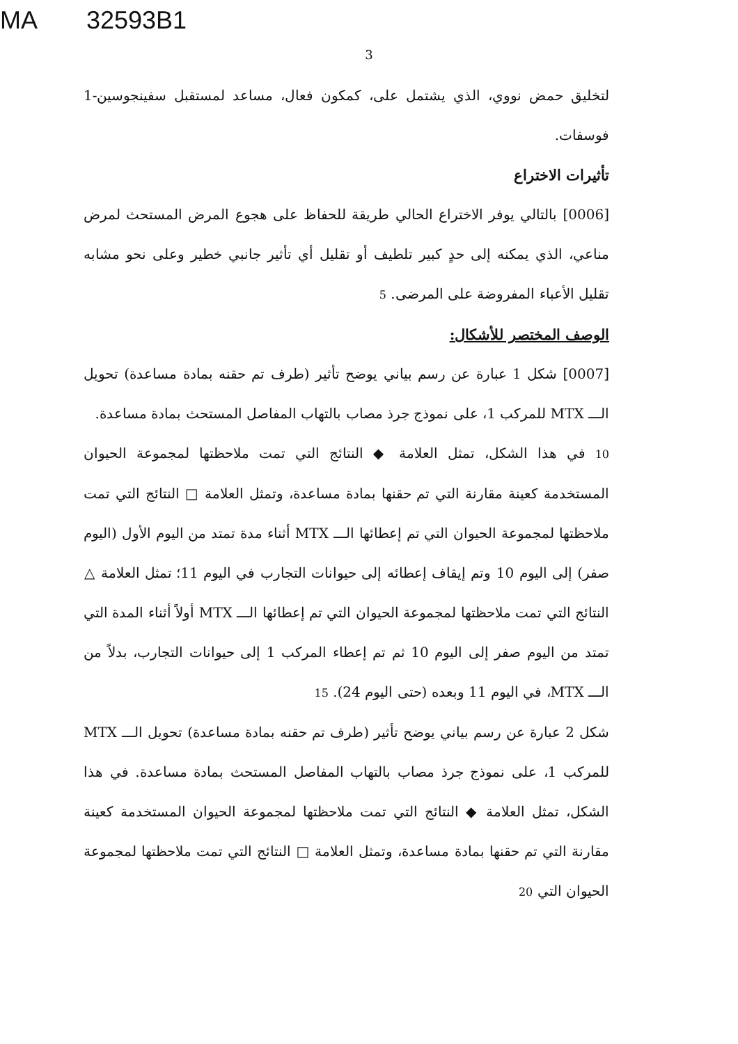MA 32593B1
3
لتخليق حمض نووي، الذي يشتمل على، كمكون فعال، مساعد لمستقبل سفينجوسين-1 فوسفات.
تأثيرات الاختراع
[0006] بالتالي يوفر الاختراع الحالي طريقة للحفاظ على هجوع المرض المستحث لمرض مناعي، الذي يمكنه إلى حدٍ كبير تلطيف أو تقليل أي تأثير جانبي خطير وعلى نحو مشابه تقليل الأعباء المفروضة على المرضى. 5
الوصف المختصر للأشكال:
[0007] شكل 1 عبارة عن رسم بياني يوضح تأثير (طرف تم حقنه بمادة مساعدة) تحويل الـــ MTX للمركب 1، على نموذج جرذ مصاب بالتهاب المفاصل المستحث بمادة مساعدة.
10 في هذا الشكل، تمثل العلامة ◆ النتائج التي تمت ملاحظتها لمجموعة الحيوان المستخدمة كعينة مقارنة التي تم حقنها بمادة مساعدة، وتمثل العلامة □ النتائج التي تمت ملاحظتها لمجموعة الحيوان التي تم إعطائها الـــ MTX أثناء مدة تمتد من اليوم الأول (اليوم صفر) إلى اليوم 10 وتم إيقاف إعطائه إلى حيوانات التجارب في اليوم 11؛ تمثل العلامة △ النتائج التي تمت ملاحظتها لمجموعة الحيوان التي تم إعطائها الـــ MTX أولاً أثناء المدة التي تمتد من اليوم صفر إلى اليوم 10 ثم تم إعطاء المركب 1 إلى حيوانات التجارب، بدلاً من الـــ MTX، في اليوم 11 وبعده (حتى اليوم 24). 15
شكل 2 عبارة عن رسم بياني يوضح تأثير (طرف تم حقنه بمادة مساعدة) تحويل الـــ MTX للمركب 1، على نموذج جرذ مصاب بالتهاب المفاصل المستحث بمادة مساعدة. في هذا الشكل، تمثل العلامة ◆ النتائج التي تمت ملاحظتها لمجموعة الحيوان المستخدمة كعينة مقارنة التي تم حقنها بمادة مساعدة، وتمثل العلامة □ النتائج التي تمت ملاحظتها لمجموعة الحيوان التي 20